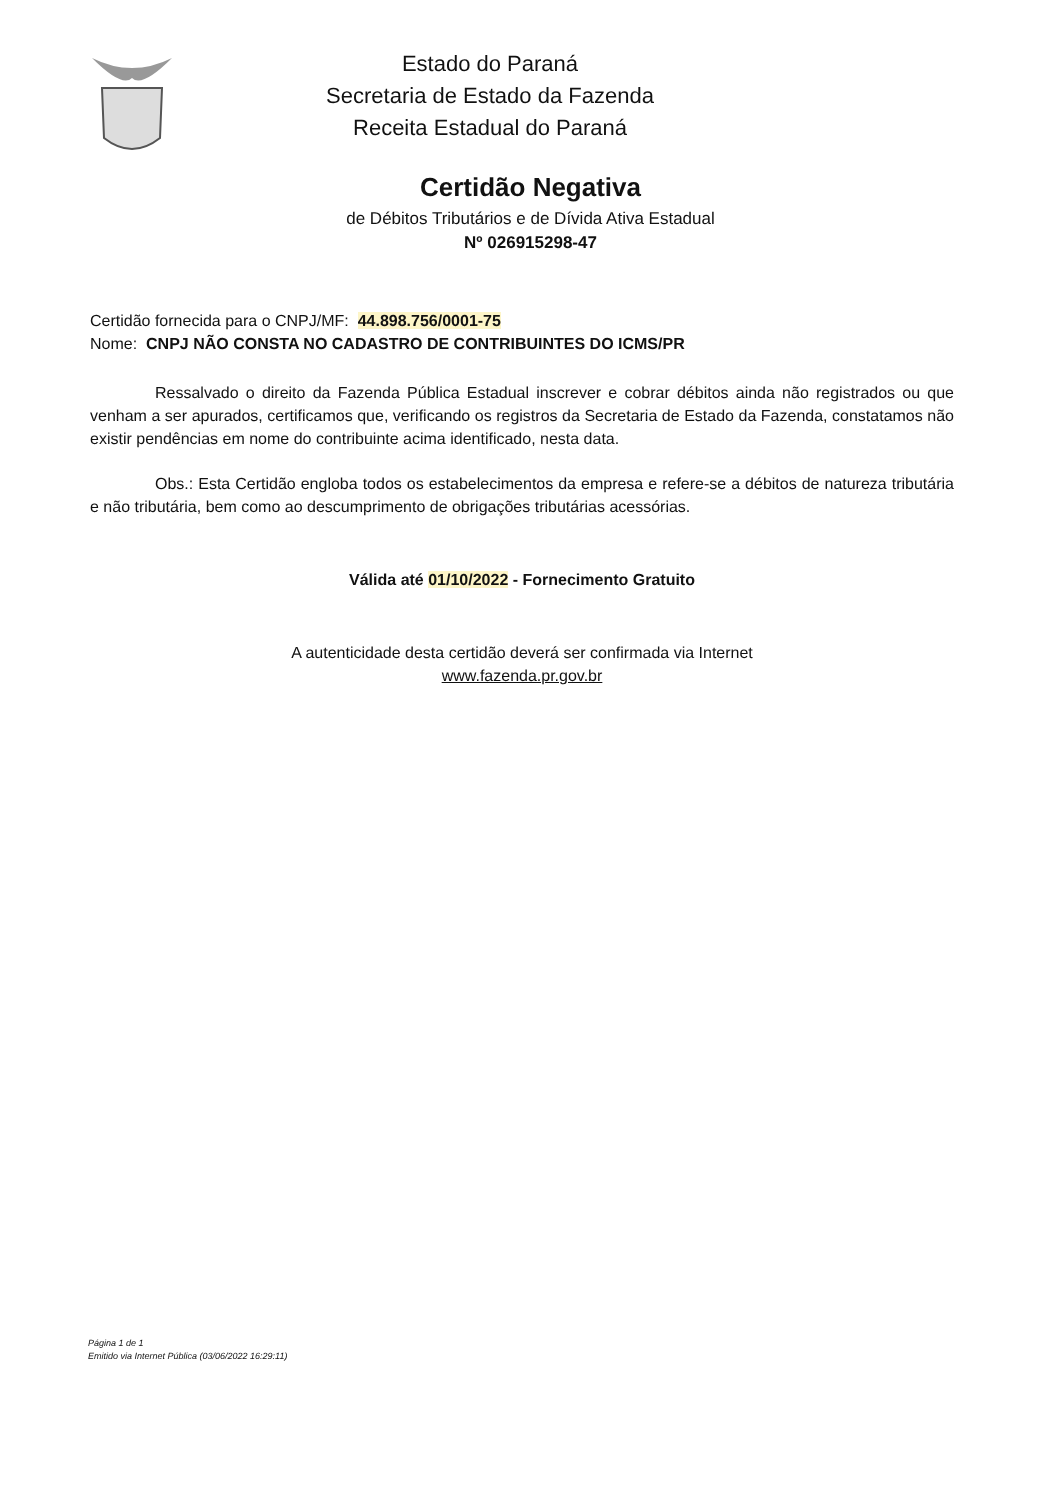Estado do Paraná
Secretaria de Estado da Fazenda
Receita Estadual do Paraná
Certidão Negativa
de Débitos Tributários e de Dívida Ativa Estadual
Nº 026915298-47
Certidão fornecida para o CNPJ/MF: 44.898.756/0001-75
Nome: CNPJ NÃO CONSTA NO CADASTRO DE CONTRIBUINTES DO ICMS/PR
Ressalvado o direito da Fazenda Pública Estadual inscrever e cobrar débitos ainda não registrados ou que venham a ser apurados, certificamos que, verificando os registros da Secretaria de Estado da Fazenda, constatamos não existir pendências em nome do contribuinte acima identificado, nesta data.
Obs.: Esta Certidão engloba todos os estabelecimentos da empresa e refere-se a débitos de natureza tributária e não tributária, bem como ao descumprimento de obrigações tributárias acessórias.
Válida até 01/10/2022 - Fornecimento Gratuito
A autenticidade desta certidão deverá ser confirmada via Internet
www.fazenda.pr.gov.br
Página 1 de 1
Emitido via Internet Pública (03/06/2022 16:29:11)